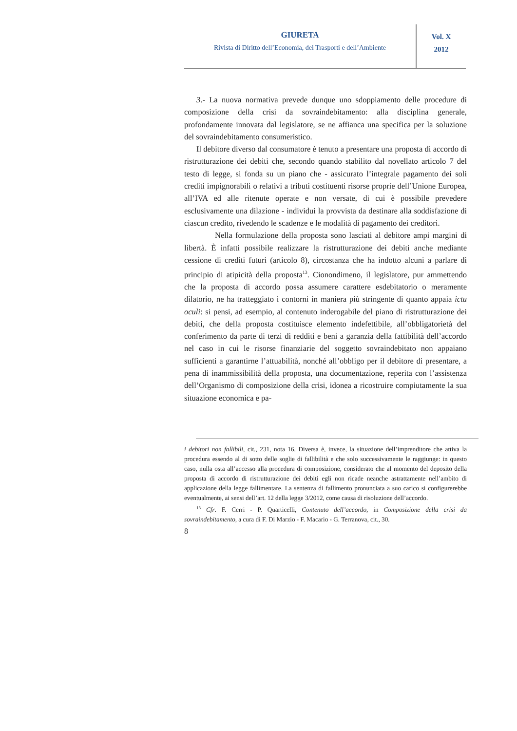GIURETA
Rivista di Diritto dell’Economia, dei Trasporti e dell’Ambiente
Vol. X
2012
3.- La nuova normativa prevede dunque uno sdoppiamento delle procedure di composizione della crisi da sovraindebitamento: alla disciplina generale, profondamente innovata dal legislatore, se ne affianca una specifica per la soluzione del sovraindebitamento consumeristico.
Il debitore diverso dal consumatore è tenuto a presentare una proposta di accordo di ristrutturazione dei debiti che, secondo quando stabilito dal novellato articolo 7 del testo di legge, si fonda su un piano che - assicurato l’integrale pagamento dei soli crediti impignorabili o relativi a tributi costituenti risorse proprie dell’Unione Europea, all’IVA ed alle ritenute operate e non versate, di cui è possibile prevedere esclusivamente una dilazione - individui la provvista da destinare alla soddisfazione di ciascun credito, rivedendo le scadenze e le modalità di pagamento dei creditori.
Nella formulazione della proposta sono lasciati al debitore ampi margini di libertà. È infatti possibile realizzare la ristrutturazione dei debiti anche mediante cessione di crediti futuri (articolo 8), circostanza che ha indotto alcuni a parlare di principio di atipicità della proposta<sup>13</sup>. Cionondimeno, il legislatore, pur ammettendo che la proposta di accordo possa assumere carattere esdebitatorio o meramente dilatorio, ne ha tratteggiato i contorni in maniera più stringente di quanto appaia ictu oculi: si pensi, ad esempio, al contenuto inderogabile del piano di ristrutturazione dei debiti, che della proposta costituisce elemento indefettibile, all’obbligatorietà del conferimento da parte di terzi di redditi e beni a garanzia della fattibilità dell’accordo nel caso in cui le risorse finanziarie del soggetto sovraindebitato non appaiano sufficienti a garantirne l’attuabilità, nonché all’obbligo per il debitore di presentare, a pena di inammissibilità della proposta, una documentazione, reperita con l’assistenza dell’Organismo di composizione della crisi, idonea a ricostruire compiutamente la sua situazione economica e pa-
i debitori non fallibili, cit., 231, nota 16. Diversa è, invece, la situazione dell’imprenditore che attiva la procedura essendo al di sotto delle soglie di fallibilità e che solo successivamente le raggiunge: in questo caso, nulla osta all’accesso alla procedura di composizione, considerato che al momento del deposito della proposta di accordo di ristrutturazione dei debiti egli non ricade neanche astrattamente nell’ambito di applicazione della legge fallimentare. La sentenza di fallimento pronunciata a suo carico si configurerebbe eventualmente, ai sensi dell’art. 12 della legge 3/2012, come causa di risoluzione dell’accordo.
<sup>13</sup> Cfr. F. Cerri - P. Quarticelli, Contenuto dell’accordo, in Composizione della crisi da sovraindebitamento, a cura di F. Di Marzio - F. Macario - G. Terranova, cit., 30.
8